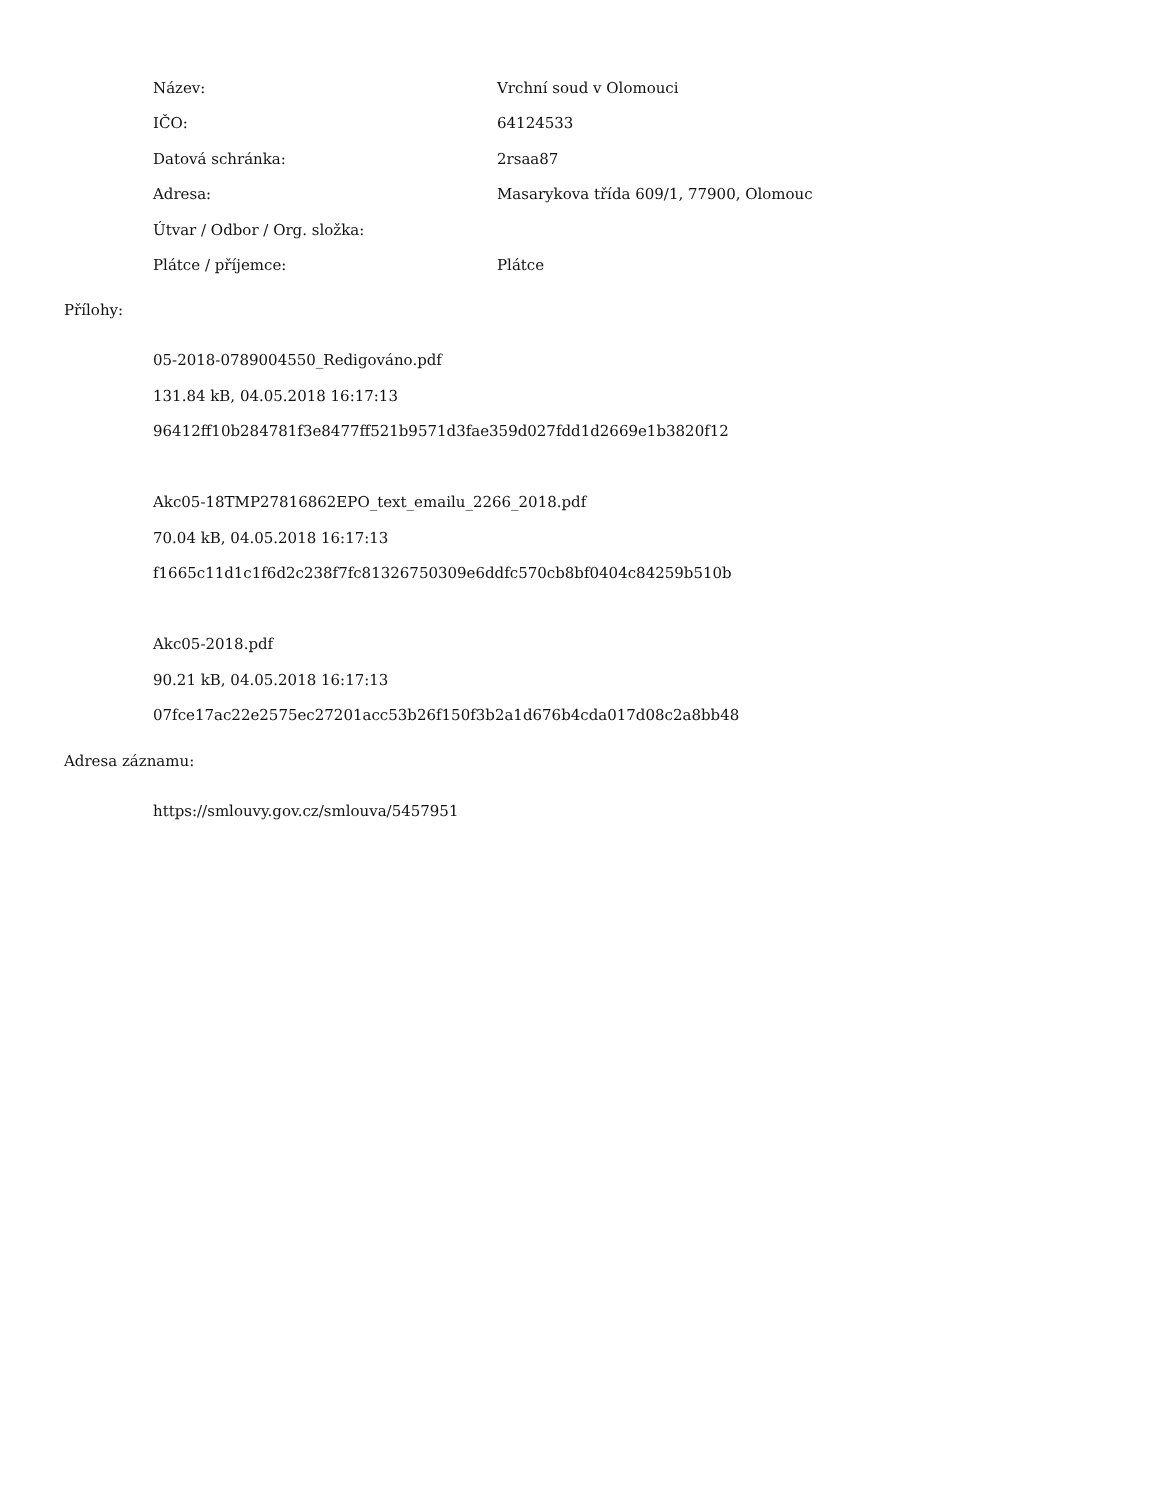| Název: | Vrchní soud v Olomouci |
| IČO: | 64124533 |
| Datová schránka: | 2rsaa87 |
| Adresa: | Masarykova třída 609/1, 77900, Olomouc |
| Útvar / Odbor / Org. složka: | |
| Plátce / příjemce: | Plátce |
Přílohy:
05-2018-0789004550_Redigováno.pdf
131.84 kB, 04.05.2018 16:17:13
96412ff10b284781f3e8477ff521b9571d3fae359d027fdd1d2669e1b3820f12
Akc05-18TMP27816862EPO_text_emailu_2266_2018.pdf
70.04 kB, 04.05.2018 16:17:13
f1665c11d1c1f6d2c238f7fc81326750309e6ddfc570cb8bf0404c84259b510b
Akc05-2018.pdf
90.21 kB, 04.05.2018 16:17:13
07fce17ac22e2575ec27201acc53b26f150f3b2a1d676b4cda017d08c2a8bb48
Adresa záznamu:
https://smlouvy.gov.cz/smlouva/5457951